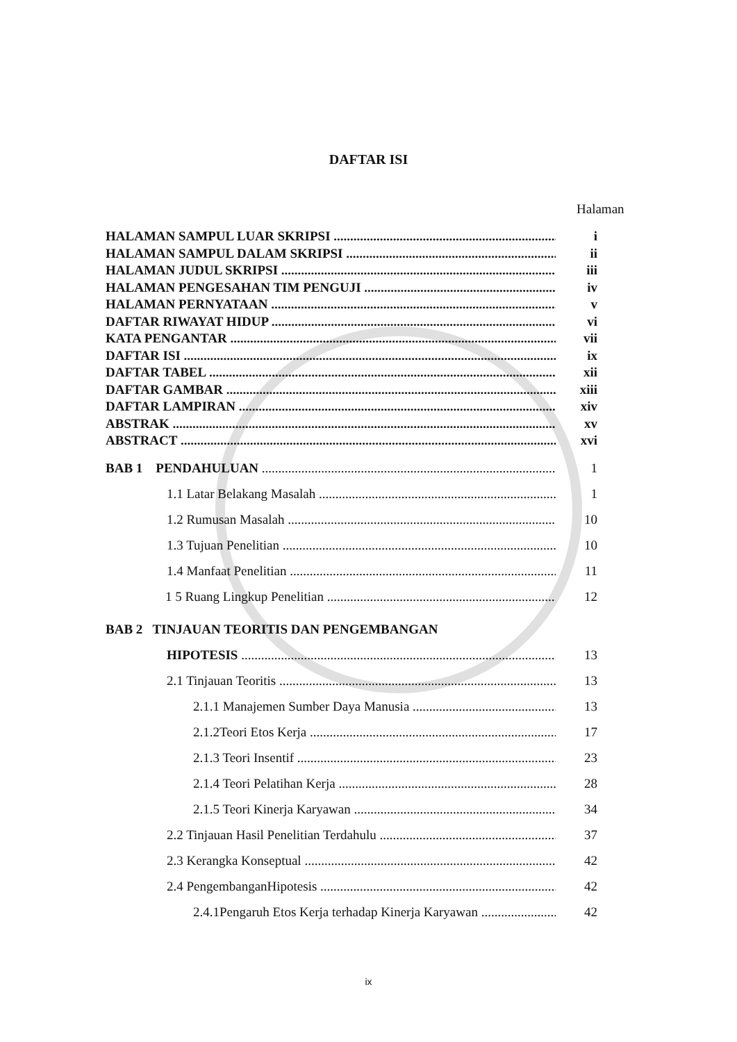DAFTAR ISI
Halaman
HALAMAN SAMPUL LUAR SKRIPSI i
HALAMAN SAMPUL DALAM SKRIPSI ii
HALAMAN JUDUL SKRIPSI iii
HALAMAN PENGESAHAN TIM PENGUJI iv
HALAMAN PERNYATAAN v
DAFTAR RIWAYAT HIDUP vi
KATA PENGANTAR vii
DAFTAR ISI ix
DAFTAR TABEL xii
DAFTAR GAMBAR xiii
DAFTAR LAMPIRAN xiv
ABSTRAK xv
ABSTRACT xvi
BAB 1 PENDAHULUAN 1
1.1 Latar Belakang Masalah 1
1.2 Rumusan Masalah 10
1.3 Tujuan Penelitian 10
1.4 Manfaat Penelitian 11
1 5 Ruang Lingkup Penelitian 12
BAB 2 TINJAUAN TEORITIS DAN PENGEMBANGAN
HIPOTESIS 13
2.1 Tinjauan Teoritis 13
2.1.1 Manajemen Sumber Daya Manusia 13
2.1.2Teori Etos Kerja 17
2.1.3 Teori Insentif 23
2.1.4 Teori Pelatihan Kerja 28
2.1.5 Teori Kinerja Karyawan 34
2.2 Tinjauan Hasil Penelitian Terdahulu 37
2.3 Kerangka Konseptual 42
2.4 PengembanganHipotesis 42
2.4.1Pengaruh Etos Kerja terhadap Kinerja Karyawan 42
ix